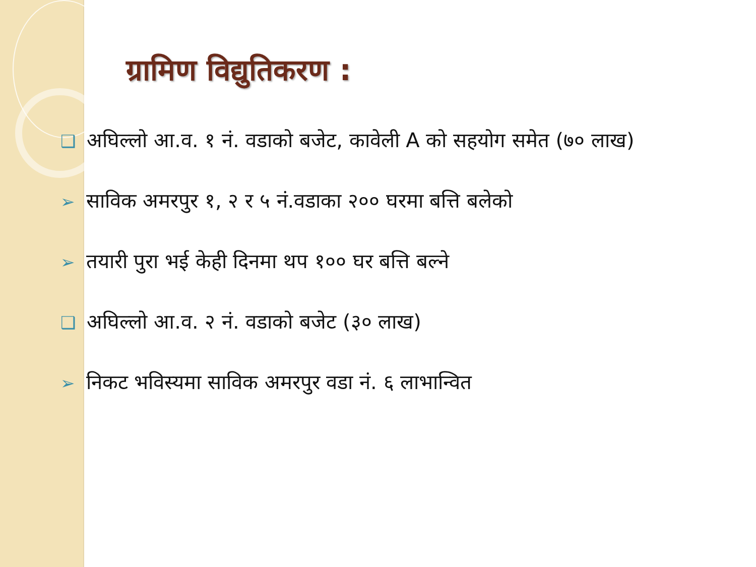ग्रामिण विद्युतिकरण :
❑ अघिल्लो आ.व. १ नं. वडाको बजेट, कावेली A को सहयोग समेत (७० लाख)
➢ साविक अमरपुर १, २ र ५ नं.वडाका २०० घरमा बत्ति बलेको
➢ तयारी पुरा भई केही दिनमा थप १०० घर बत्ति बल्ने
❑ अघिल्लो आ.व. २ नं. वडाको बजेट (३० लाख)
➢ निकट भविस्यमा साविक अमरपुर वडा नं. ६ लाभान्वित